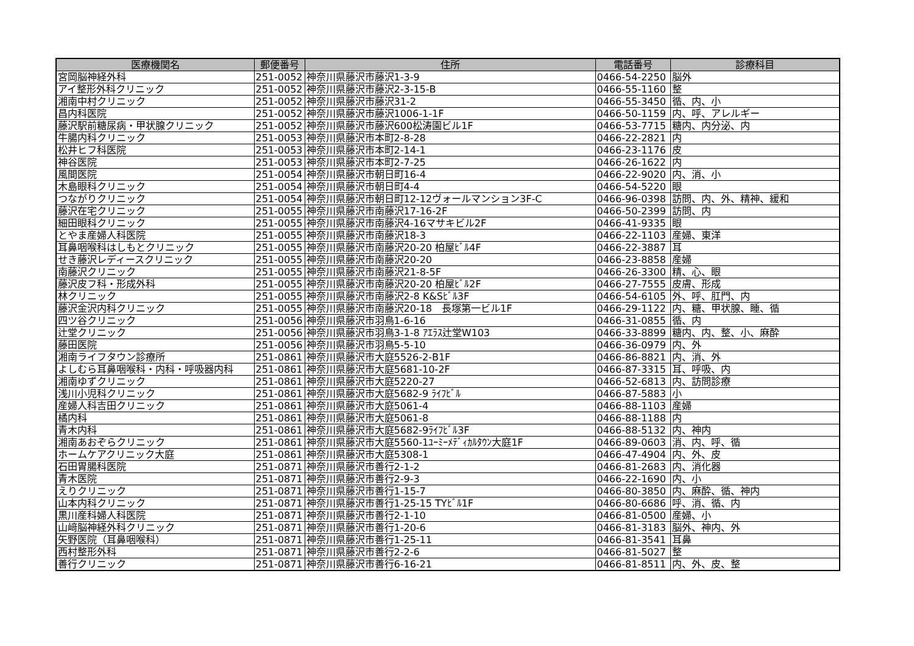| 医療機関名 | 郵便番号 | 住所 | 電話番号 | 診療科目 |
| --- | --- | --- | --- | --- |
| 宮岡脳神経外科 | 251-0052 | 神奈川県藤沢市藤沢1-3-9 | 0466-54-2250 | 脳外 |
| アイ整形外科クリニック | 251-0052 | 神奈川県藤沢市藤沢2-3-15-B | 0466-55-1160 | 整 |
| 湘南中村クリニック | 251-0052 | 神奈川県藤沢市藤沢31-2 | 0466-55-3450 | 循、内、小 |
| 昌内科医院 | 251-0052 | 神奈川県藤沢市藤沢1006-1-1F | 0466-50-1159 | 内、呼、アレルギー |
| 藤沢駅前糖尿病・甲状腺クリニック | 251-0052 | 神奈川県藤沢市藤沢600松涛園ビル1F | 0466-53-7715 | 糖内、内分泌、内 |
| 牛腸内科クリニック | 251-0053 | 神奈川県藤沢市本町2-8-28 | 0466-22-2821 | 内 |
| 松井ヒフ科医院 | 251-0053 | 神奈川県藤沢市本町2-14-1 | 0466-23-1176 | 皮 |
| 神谷医院 | 251-0053 | 神奈川県藤沢市本町2-7-25 | 0466-26-1622 | 内 |
| 風間医院 | 251-0054 | 神奈川県藤沢市朝日町16-4 | 0466-22-9020 | 内、消、小 |
| 木島眼科クリニック | 251-0054 | 神奈川県藤沢市朝日町4-4 | 0466-54-5220 | 眼 |
| つながりクリニック | 251-0054 | 神奈川県藤沢市朝日町12-12ヴォールマンション3F-C | 0466-96-0398 | 訪問、内、外、精神、緩和 |
| 藤沢在宅クリニック | 251-0055 | 神奈川県藤沢市南藤沢17-16-2F | 0466-50-2399 | 訪問、内 |
| 細田眼科クリニック | 251-0055 | 神奈川県藤沢市南藤沢4-16マサキビル2F | 0466-41-9335 | 眼 |
| とやま産婦人科医院 | 251-0055 | 神奈川県藤沢市南藤沢18-3 | 0466-22-1103 | 産婦、東洋 |
| 耳鼻咽喉科はしもとクリニック | 251-0055 | 神奈川県藤沢市南藤沢20-20 柏屋ﾋﾞﾙ4F | 0466-22-3887 | 耳 |
| せき藤沢レディースクリニック | 251-0055 | 神奈川県藤沢市南藤沢20-20 | 0466-23-8858 | 産婦 |
| 南藤沢クリニック | 251-0055 | 神奈川県藤沢市南藤沢21-8-5F | 0466-26-3300 | 精、心、眼 |
| 藤沢皮フ科・形成外科 | 251-0055 | 神奈川県藤沢市南藤沢20-20 柏屋ﾋﾞﾙ2F | 0466-27-7555 | 皮膚、形成 |
| 林クリニック | 251-0055 | 神奈川県藤沢市南藤沢2-8 K&Sﾋﾞﾙ3F | 0466-54-6105 | 外、呼、肛門、内 |
| 藤沢金沢内科クリニック | 251-0055 | 神奈川県藤沢市南藤沢20-18 長塚第一ビル1F | 0466-29-1122 | 内、糖、甲状腺、睡、循 |
| 四ツ谷クリニック | 251-0056 | 神奈川県藤沢市羽鳥1-6-16 | 0466-31-0855 | 循、内 |
| 辻堂クリニック | 251-0056 | 神奈川県藤沢市羽鳥3-1-8 ｱｴﾗｽ辻堂W103 | 0466-33-8899 | 糖内、内、整、小、麻酔 |
| 藤田医院 | 251-0056 | 神奈川県藤沢市羽鳥5-5-10 | 0466-36-0979 | 内、外 |
| 湘南ライフタウン診療所 | 251-0861 | 神奈川県藤沢市大庭5526-2-B1F | 0466-86-8821 | 内、消、外 |
| よしむら耳鼻咽喉科・内科・呼吸器内科 | 251-0861 | 神奈川県藤沢市大庭5681-10-2F | 0466-87-3315 | 耳、呼吸、内 |
| 湘南ゆずクリニック | 251-0861 | 神奈川県藤沢市大庭5220-27 | 0466-52-6813 | 内、訪問診療 |
| 浅川小児科クリニック | 251-0861 | 神奈川県藤沢市大庭5682-9 ﾗｲﾌﾋﾞﾙ | 0466-87-5883 | 小 |
| 産婦人科吉田クリニック | 251-0861 | 神奈川県藤沢市大庭5061-4 | 0466-88-1103 | 産婦 |
| 橘内科 | 251-0861 | 神奈川県藤沢市大庭5061-8 | 0466-88-1188 | 内 |
| 青木内科 | 251-0861 | 神奈川県藤沢市大庭5682-9ﾗｲﾌﾋﾞﾙ3F | 0466-88-5132 | 内、神内 |
| 湘南あおぞらクリニック | 251-0861 | 神奈川県藤沢市大庭5560-1ﾕｰﾐｰﾒﾃﾞｨｶﾙﾀｳﾝ大庭1F | 0466-89-0603 | 消、内、呼、循 |
| ホームケアクリニック大庭 | 251-0861 | 神奈川県藤沢市大庭5308-1 | 0466-47-4904 | 内、外、皮 |
| 石田胃腸科医院 | 251-0871 | 神奈川県藤沢市善行2-1-2 | 0466-81-2683 | 内、消化器 |
| 青木医院 | 251-0871 | 神奈川県藤沢市善行2-9-3 | 0466-22-1690 | 内、小 |
| えりクリニック | 251-0871 | 神奈川県藤沢市善行1-15-7 | 0466-80-3850 | 内、麻酔、循、神内 |
| 山本内科クリニック | 251-0871 | 神奈川県藤沢市善行1-25-15 TYﾋﾞﾙ1F | 0466-80-6686 | 呼、消、循、内 |
| 黒川産科婦人科医院 | 251-0871 | 神奈川県藤沢市善行2-1-10 | 0466-81-0500 | 産婦、小 |
| 山﨑脳神経外科クリニック | 251-0871 | 神奈川県藤沢市善行1-20-6 | 0466-81-3183 | 脳外、神内、外 |
| 矢野医院（耳鼻咽喉科） | 251-0871 | 神奈川県藤沢市善行1-25-11 | 0466-81-3541 | 耳鼻 |
| 西村整形外科 | 251-0871 | 神奈川県藤沢市善行2-2-6 | 0466-81-5027 | 整 |
| 善行クリニック | 251-0871 | 神奈川県藤沢市善行6-16-21 | 0466-81-8511 | 内、外、皮、整 |